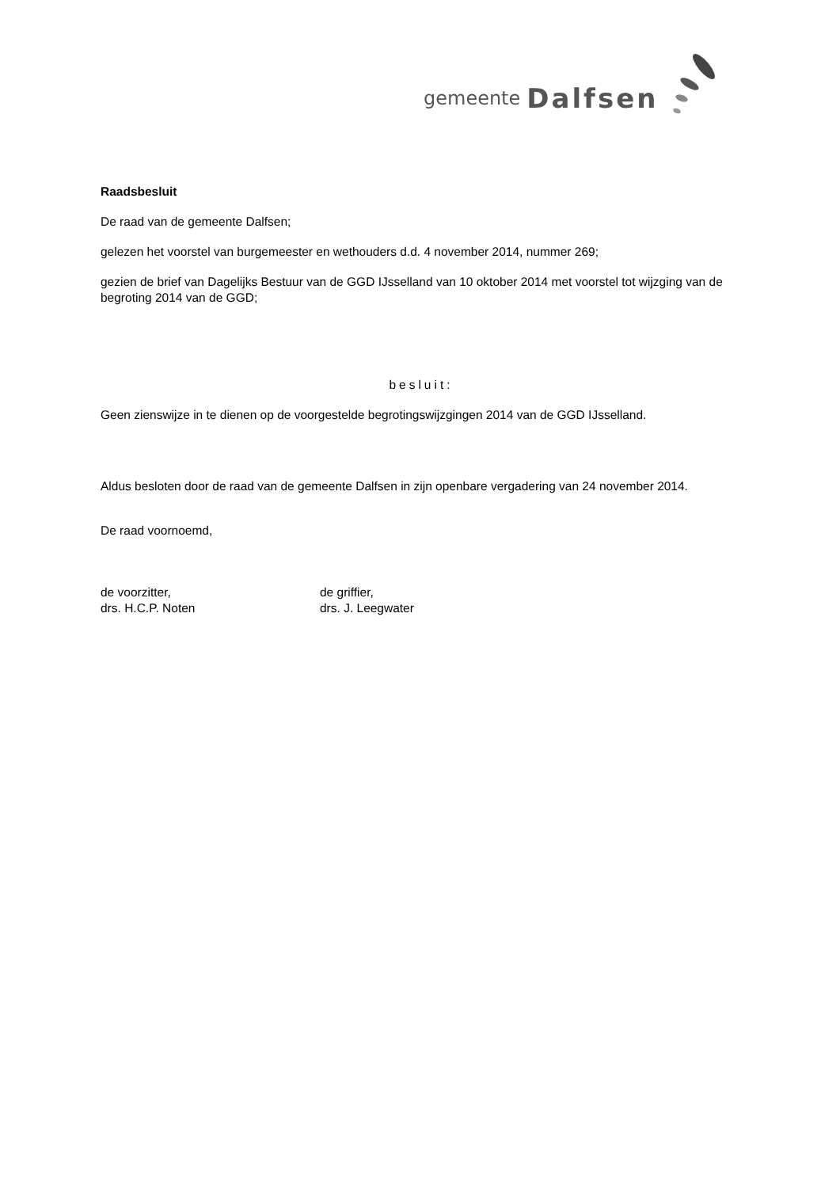gemeente Dalfsen
Raadsbesluit
De raad van de gemeente Dalfsen;
gelezen het voorstel van burgemeester en wethouders d.d. 4 november 2014, nummer 269;
gezien de brief van Dagelijks Bestuur van de GGD IJsselland van 10 oktober 2014 met voorstel tot wijzging van de begroting 2014 van de GGD;
besluit:
Geen zienswijze in te dienen op de voorgestelde begrotingswijzgingen 2014 van de GGD IJsselland.
Aldus besloten door de raad van de gemeente Dalfsen in zijn openbare vergadering van 24 november 2014.
De raad voornoemd,
de voorzitter,
drs. H.C.P. Noten
de griffier,
drs. J. Leegwater